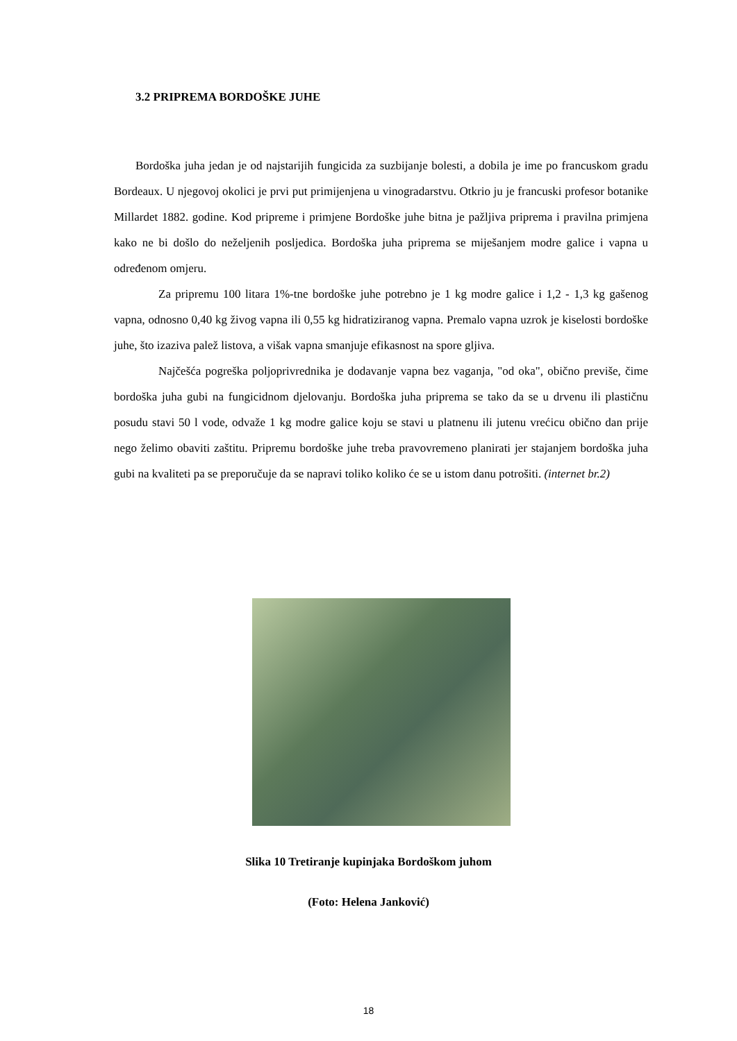3.2 PRIPREMA BORDOŠKE JUHE
Bordoška juha jedan je od najstarijih fungicida za suzbijanje bolesti, a dobila je ime po francuskom gradu Bordeaux. U njegovoj okolici je prvi put primijenjena u vinogradarstvu. Otkrio ju je francuski profesor botanike Millardet 1882. godine. Kod pripreme i primjene Bordoške juhe bitna je pažljiva priprema i pravilna primjena kako ne bi došlo do neželjenih posljedica. Bordoška juha priprema se miješanjem modre galice i vapna u određenom omjeru.
Za pripremu 100 litara 1%-tne bordoške juhe potrebno je 1 kg modre galice i 1,2 - 1,3 kg gašenog vapna, odnosno 0,40 kg živog vapna ili 0,55 kg hidratiziranog vapna. Premalo vapna uzrok je kiselosti bordoške juhe, što izaziva palež listova, a višak vapna smanjuje efikasnost na spore gljiva.
Najčešća pogreška poljoprivrednika je dodavanje vapna bez vaganja, "od oka", obično previše, čime bordoška juha gubi na fungicidnom djelovanju. Bordoška juha priprema se tako da se u drvenu ili plastičnu posudu stavi 50 l vode, odvaže 1 kg modre galice koju se stavi u platnenu ili jutenu vrećicu obično dan prije nego želimo obaviti zaštitu. Pripremu bordoške juhe treba pravovremeno planirati jer stajanjem bordoška juha gubi na kvaliteti pa se preporučuje da se napravi toliko koliko će se u istom danu potrošiti. (internet br.2)
Slika 10 Tretiranje kupinjaka Bordoškom juhom
(Foto: Helena Janković)
18